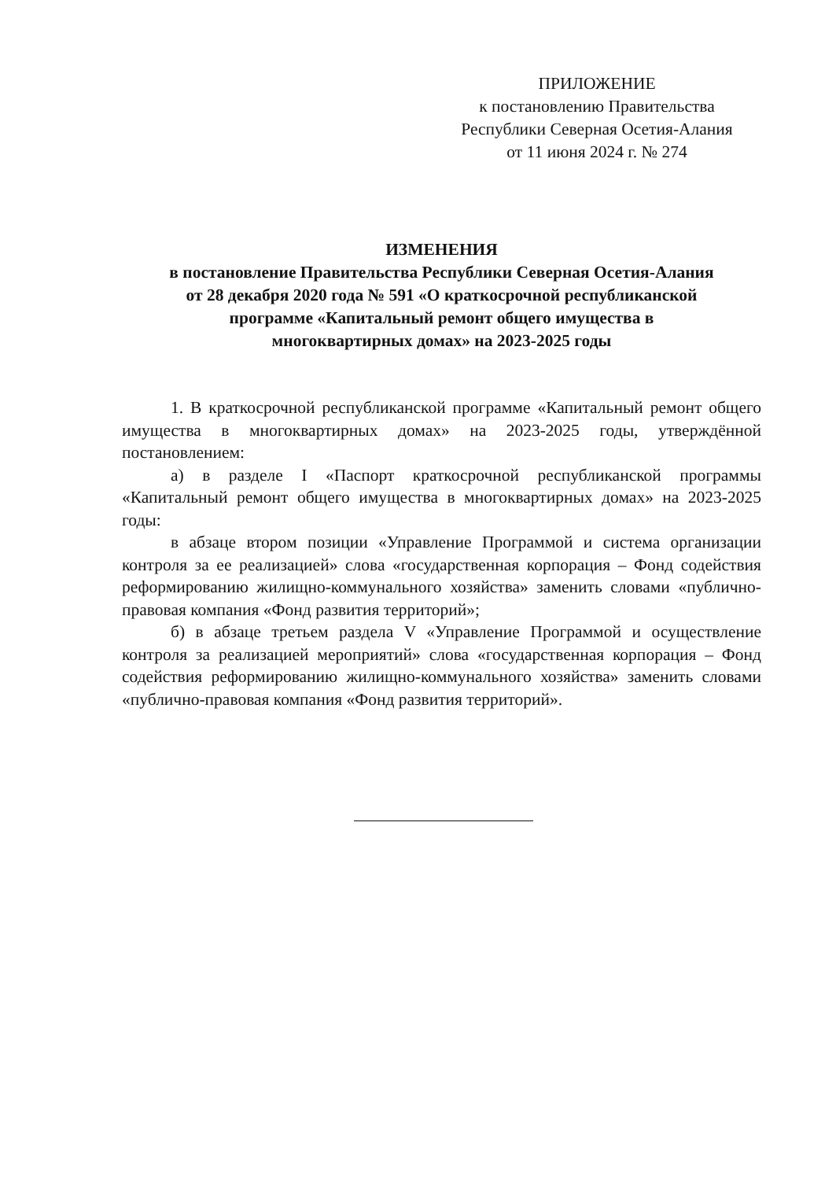ПРИЛОЖЕНИЕ
к постановлению Правительства
Республики Северная Осетия-Алания
от 11 июня 2024 г. № 274
ИЗМЕНЕНИЯ
в постановление Правительства Республики Северная Осетия-Алания
от 28 декабря 2020 года № 591 «О краткосрочной республиканской
программе «Капитальный ремонт общего имущества в
многоквартирных домах» на 2023-2025 годы
1. В краткосрочной республиканской программе «Капитальный ремонт общего имущества в многоквартирных домах» на 2023-2025 годы, утверждённой постановлением:
а) в разделе I «Паспорт краткосрочной республиканской программы «Капитальный ремонт общего имущества в многоквартирных домах» на 2023-2025 годы:
в абзаце втором позиции «Управление Программой и система организации контроля за ее реализацией» слова «государственная корпорация – Фонд содействия реформированию жилищно-коммунального хозяйства» заменить словами «публично-правовая компания «Фонд развития территорий»;
б) в абзаце третьем раздела V «Управление Программой и осуществление контроля за реализацией мероприятий» слова «государственная корпорация – Фонд содействия реформированию жилищно-коммунального хозяйства» заменить словами «публично-правовая компания «Фонд развития территорий».